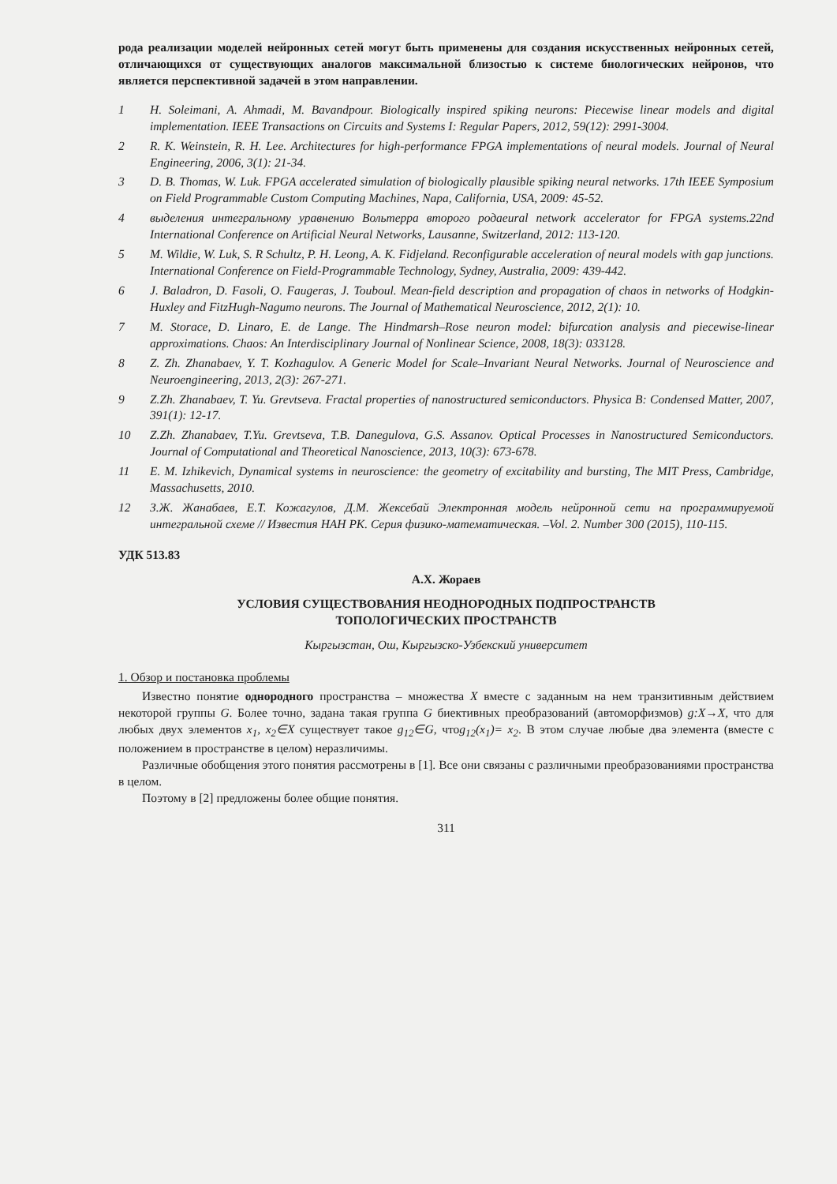рода реализации моделей нейронных сетей могут быть применены для создания искусственных нейронных сетей, отличающихся от существующих аналогов максимальной близостью к системе биологических нейронов, что является перспективной задачей в этом направлении.
| 1 | H. Soleimani, A. Ahmadi, M. Bavandpour. Biologically inspired spiking neurons: Piecewise linear models and digital implementation. IEEE Transactions on Circuits and Systems I: Regular Papers, 2012, 59(12): 2991-3004. |
| 2 | R. K. Weinstein, R. H. Lee. Architectures for high-performance FPGA implementations of neural models. Journal of Neural Engineering, 2006, 3(1): 21-34. |
| 3 | D. B. Thomas, W. Luk. FPGA accelerated simulation of biologically plausible spiking neural networks. 17th IEEE Symposium on Field Programmable Custom Computing Machines, Napa, California, USA, 2009: 45-52. |
| 4 | выделения интегральному уравнению Вольтерра второго родаeural network accelerator for FPGA systems.22nd International Conference on Artificial Neural Networks, Lausanne, Switzerland, 2012: 113-120. |
| 5 | M. Wildie, W. Luk, S. R Schultz, P. H. Leong, A. K. Fidjeland. Reconfigurable acceleration of neural models with gap junctions. International Conference on Field-Programmable Technology, Sydney, Australia, 2009: 439-442. |
| 6 | J. Baladron, D. Fasoli, O. Faugeras, J. Touboul. Mean-field description and propagation of chaos in networks of Hodgkin-Huxley and FitzHugh-Nagumo neurons. The Journal of Mathematical Neuroscience, 2012, 2(1): 10. |
| 7 | M. Storace, D. Linaro, E. de Lange. The Hindmarsh–Rose neuron model: bifurcation analysis and piecewise-linear approximations. Chaos: An Interdisciplinary Journal of Nonlinear Science, 2008, 18(3): 033128. |
| 8 | Z. Zh. Zhanabaev, Y. T. Kozhagulov. A Generic Model for Scale–Invariant Neural Networks. Journal of Neuroscience and Neuroengineering, 2013, 2(3): 267-271. |
| 9 | Z.Zh. Zhanabaev, T. Yu. Grevtseva. Fractal properties of nanostructured semiconductors. Physica B: Condensed Matter, 2007, 391(1): 12-17. |
| 10 | Z.Zh. Zhanabaev, T.Yu. Grevtseva, T.B. Danegulova, G.S. Assanov. Optical Processes in Nanostructured Semiconductors. Journal of Computational and Theoretical Nanoscience, 2013, 10(3): 673-678. |
| 11 | E. M. Izhikevich, Dynamical systems in neuroscience: the geometry of excitability and bursting, The MIT Press, Cambridge, Massachusetts, 2010. |
| 12 | З.Ж. Жанабаев, Е.Т. Кожагулов, Д.М. Жексебай Электронная модель нейронной сети на программируемой интегральной схеме // Известия НАН РК. Серия физико-математическая. –Vol. 2. Number 300 (2015), 110-115. |
УДК 513.83
А.Х. Жораев
УСЛОВИЯ СУЩЕСТВОВАНИЯ НЕОДНОРОДНЫХ ПОДПРОСТРАНСТВ
ТОПОЛОГИЧЕСКИХ ПРОСТРАНСТВ
Кыргызстан, Ош, Кыргызско-Узбекский университет
1. Обзор и постановка проблемы
Известно понятие однородного пространства – множества X вместе с заданным на нем транзитивным действием некоторой группы G. Более точно, задана такая группа G биективных преобразований (автоморфизмов) g:X→X, что для любых двух элементов x<sub>1</sub>, x<sub>2</sub>∈X существует такое g<sub>12</sub>∈G, чтоg<sub>12</sub>(x<sub>1</sub>)= x<sub>2</sub>. В этом случае любые два элемента (вместе с положением в пространстве в целом) неразличимы.
Различные обобщения этого понятия рассмотрены в [1]. Все они связаны с различными преобразованиями пространства в целом.
Поэтому в [2] предложены более общие понятия.
311